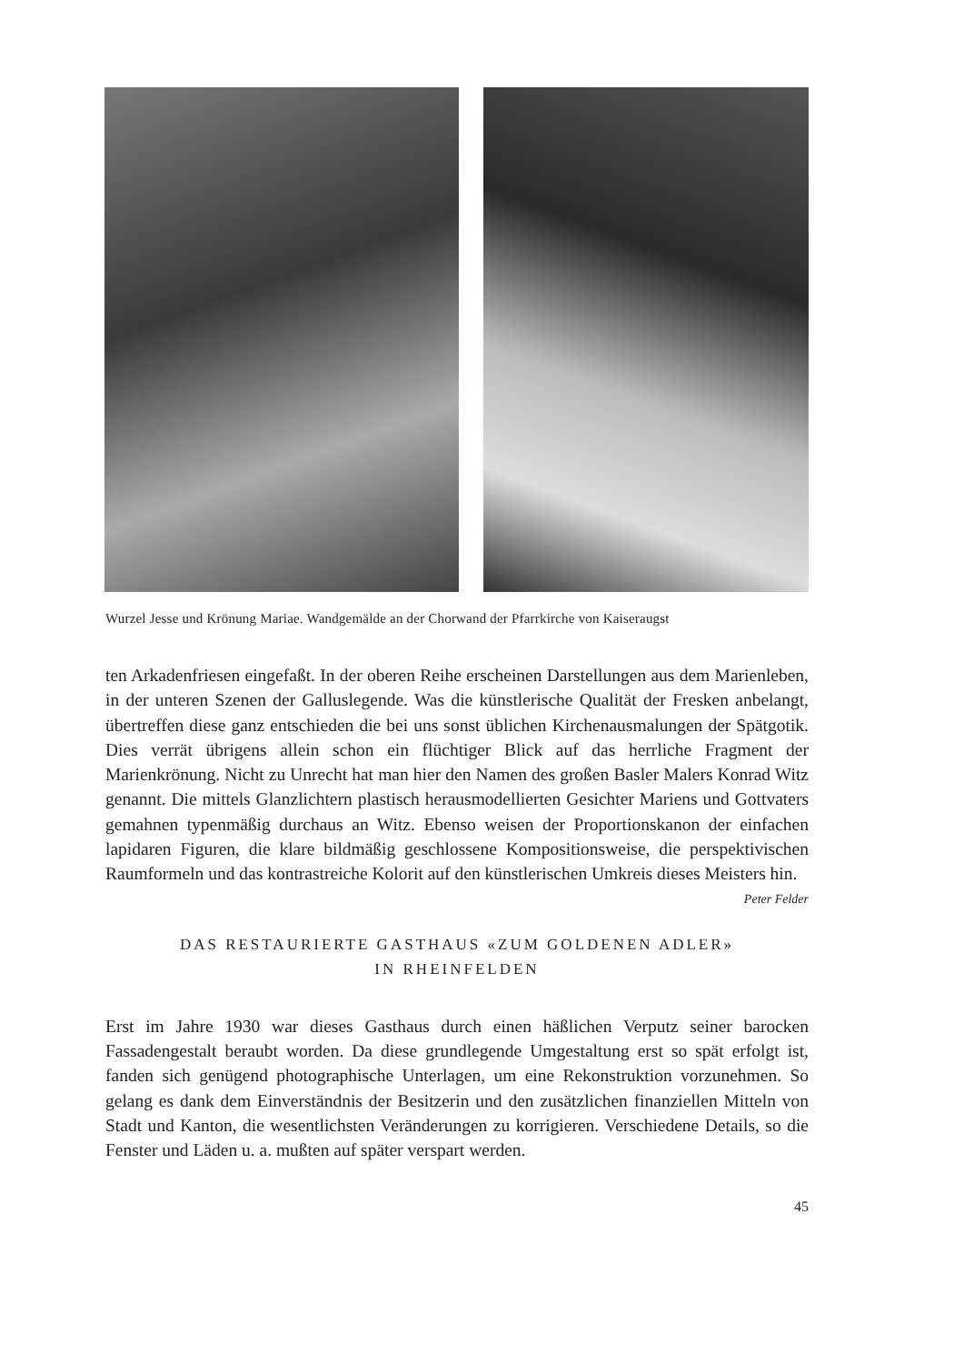Wurzel Jesse und Krönung Mariae. Wandgemälde an der Chorwand der Pfarrkirche von Kaiseraugst
ten Arkadenfriesen eingefaßt. In der oberen Reihe erscheinen Darstellungen aus dem Marienleben, in der unteren Szenen der Galluslegende. Was die künstlerische Qualität der Fresken anbelangt, übertreffen diese ganz entschieden die bei uns sonst üblichen Kirchenausmalungen der Spätgotik. Dies verrät übrigens allein schon ein flüchtiger Blick auf das herrliche Fragment der Marienkrönung. Nicht zu Unrecht hat man hier den Namen des großen Basler Malers Konrad Witz genannt. Die mittels Glanzlichtern plastisch herausmodellierten Gesichter Mariens und Gottvaters gemahnen typenmäßig durchaus an Witz. Ebenso weisen der Proportionskanon der einfachen lapidaren Figuren, die klare bildmäßig geschlossene Kompositionsweise, die perspektivischen Raumformeln und das kontrastreiche Kolorit auf den künstlerischen Umkreis dieses Meisters hin. Peter Felder
DAS RESTAURIERTE GASTHAUS «ZUM GOLDENEN ADLER»
IN RHEINFELDEN
Erst im Jahre 1930 war dieses Gasthaus durch einen häßlichen Verputz seiner barocken Fassadengestalt beraubt worden. Da diese grundlegende Umgestaltung erst so spät erfolgt ist, fanden sich genügend photographische Unterlagen, um eine Rekonstruktion vorzunehmen. So gelang es dank dem Einverständnis der Besitzerin und den zusätzlichen finanziellen Mitteln von Stadt und Kanton, die wesentlichsten Veränderungen zu korrigieren. Verschiedene Details, so die Fenster und Läden u. a. mußten auf später verspart werden.
45